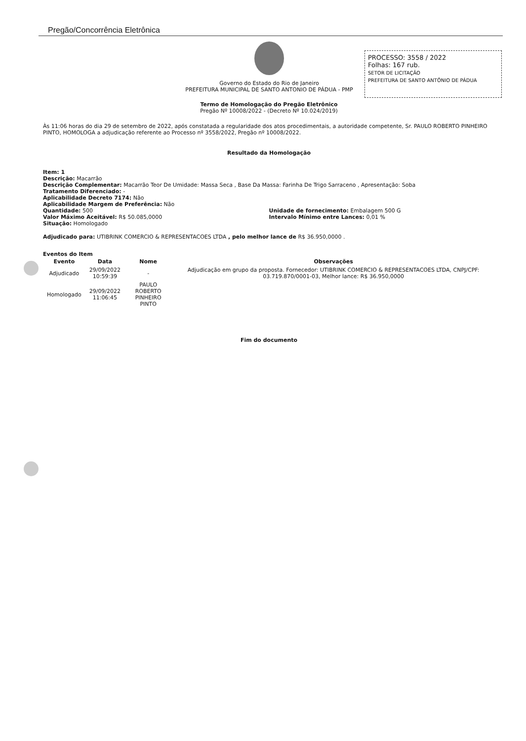Pregão/Concorrência Eletrônica
Governo do Estado do Rio de Janeiro
PREFEITURA MUNICIPAL DE SANTO ANTONIO DE PÁDUA - PMP
PROCESSO: 3558 / 2022
Folhas: 167 rub.
SETOR DE LICITAÇÃO
PREFEITURA DE SANTO ANTÔNIO DE PÁDUA
Termo de Homologação do Pregão Eletrônico
Pregão Nº 10008/2022 - (Decreto Nº 10.024/2019)
Às 11:06 horas do dia 29 de setembro de 2022, após constatada a regularidade dos atos procedimentais, a autoridade competente, Sr. PAULO ROBERTO PINHEIRO PINTO, HOMOLOGA a adjudicação referente ao Processo nº 3558/2022, Pregão nº 10008/2022.
Resultado da Homologação
Item: 1
Descrição: Macarrão
Descrição Complementar: Macarrão Teor De Umidade: Massa Seca , Base Da Massa: Farinha De Trigo Sarraceno , Apresentação: Soba
Tratamento Diferenciado: -
Aplicabilidade Decreto 7174: Não
Aplicabilidade Margem de Preferência: Não
Quantidade: 500 Unidade de fornecimento: Embalagem 500 G
Valor Máximo Aceitável: R$ 50.085,0000 Intervalo Mínimo entre Lances: 0,01 %
Situação: Homologado
Adjudicado para: UTIBRINK COMERCIO & REPRESENTACOES LTDA , pelo melhor lance de R$ 36.950,0000 .
Eventos do Item
| Evento | Data | Nome | Observações |
| --- | --- | --- | --- |
| Adjudicado | 29/09/2022 10:59:39 | - | Adjudicação em grupo da proposta. Fornecedor: UTIBRINK COMERCIO & REPRESENTACOES LTDA, CNPJ/CPF: 03.719.870/0001-03, Melhor lance: R$ 36.950,0000 |
| Homologado | 29/09/2022 11:06:45 | PAULO ROBERTO PINHEIRO PINTO | |
Fim do documento